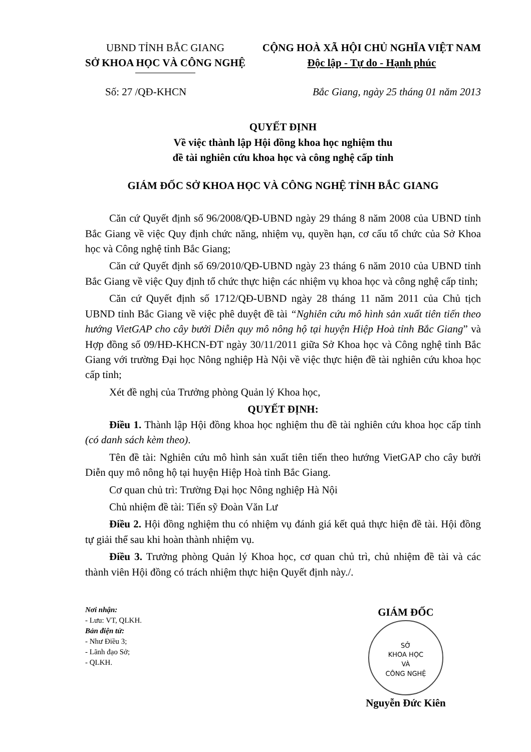UBND TỈNH BẮC GIANG
SỞ KHOA HỌC VÀ CÔNG NGHỆ
CỘNG HOÀ XÃ HỘI CHỦ NGHĨA VIỆT NAM
Độc lập - Tự do - Hạnh phúc
Số: 27 /QĐ-KHCN Bắc Giang, ngày 25 tháng 01 năm 2013
QUYẾT ĐỊNH
Về việc thành lập Hội đồng khoa học nghiệm thu
đề tài nghiên cứu khoa học và công nghệ cấp tỉnh
GIÁM ĐỐC SỞ KHOA HỌC VÀ CÔNG NGHỆ TỈNH BẮC GIANG
Căn cứ Quyết định số 96/2008/QĐ-UBND ngày 29 tháng 8 năm 2008 của UBND tỉnh Bắc Giang về việc Quy định chức năng, nhiệm vụ, quyền hạn, cơ cấu tổ chức của Sở Khoa học và Công nghệ tỉnh Bắc Giang;
Căn cứ Quyết định số 69/2010/QĐ-UBND ngày 23 tháng 6 năm 2010 của UBND tỉnh Bắc Giang về việc Quy định tổ chức thực hiện các nhiệm vụ khoa học và công nghệ cấp tỉnh;
Căn cứ Quyết định số 1712/QĐ-UBND ngày 28 tháng 11 năm 2011 của Chủ tịch UBND tỉnh Bắc Giang về việc phê duyệt đề tài “Nghiên cứu mô hình sản xuất tiên tiến theo hướng VietGAP cho cây bưởi Diễn quy mô nông hộ tại huyện Hiệp Hoà tỉnh Bắc Giang” và Hợp đồng số 09/HĐ-KHCN-ĐT ngày 30/11/2011 giữa Sở Khoa học và Công nghệ tỉnh Bắc Giang với trường Đại học Nông nghiệp Hà Nội về việc thực hiện đề tài nghiên cứu khoa học cấp tỉnh;
Xét đề nghị của Trưởng phòng Quản lý Khoa học,
QUYẾT ĐỊNH:
Điều 1. Thành lập Hội đồng khoa học nghiệm thu đề tài nghiên cứu khoa học cấp tỉnh (có danh sách kèm theo).
Tên đề tài: Nghiên cứu mô hình sản xuất tiên tiến theo hướng VietGAP cho cây bưởi Diễn quy mô nông hộ tại huyện Hiệp Hoà tỉnh Bắc Giang.
Cơ quan chủ trì: Trường Đại học Nông nghiệp Hà Nội
Chủ nhiệm đề tài: Tiến sỹ Đoàn Văn Lư
Điều 2. Hội đồng nghiệm thu có nhiệm vụ đánh giá kết quả thực hiện đề tài. Hội đồng tự giải thể sau khi hoàn thành nhiệm vụ.
Điều 3. Trưởng phòng Quản lý Khoa học, cơ quan chủ trì, chủ nhiệm đề tài và các thành viên Hội đồng có trách nhiệm thực hiện Quyết định này./.
Nơi nhận:
- Lưu: VT, QLKH.
Bản điện tử:
- Như Điều 3;
- Lãnh đạo Sở;
- QLKH.
GIÁM ĐỐC
SỞ
KHOA HỌC
VÀ
CÔNG NGHỆ
Nguyễn Đức Kiên